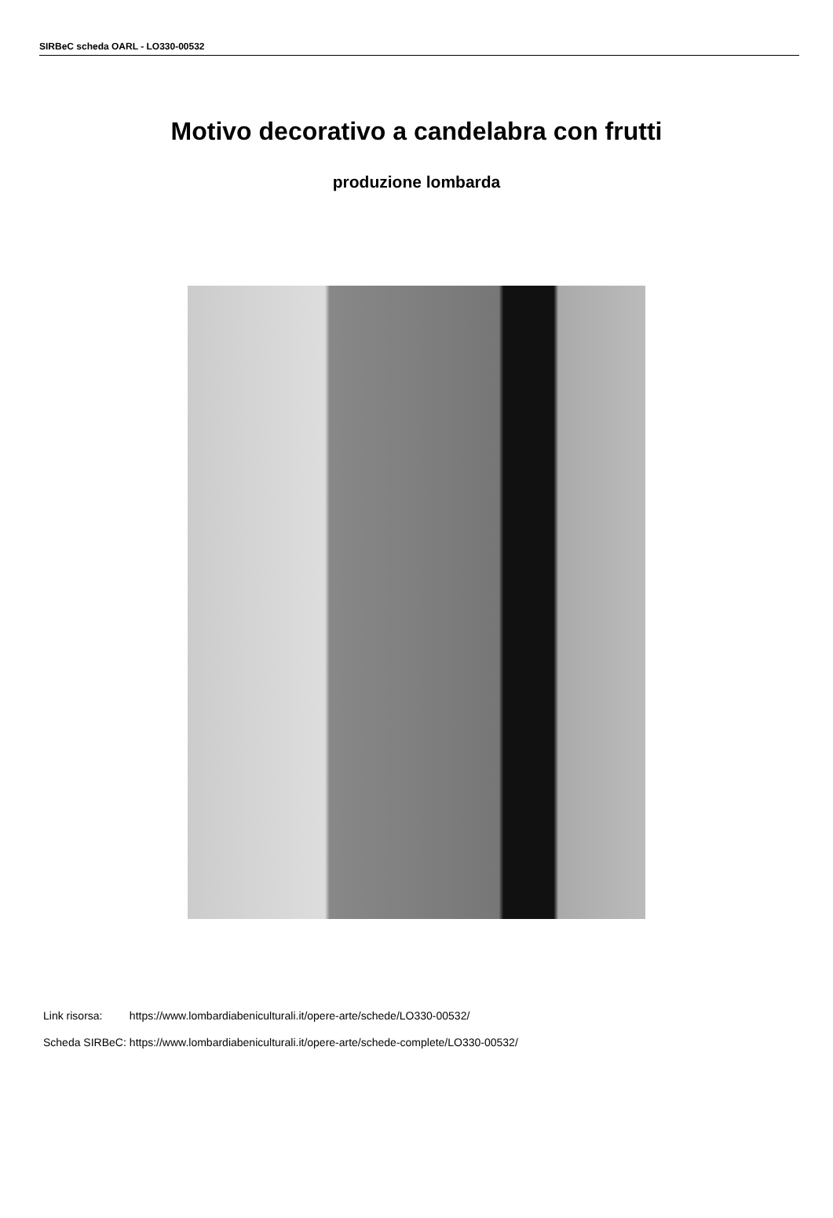SIRBeC scheda OARL - LO330-00532
Motivo decorativo a candelabra con frutti
produzione lombarda
| Link risorsa: | https://www.lombardiabeniculturali.it/opere-arte/schede/LO330-00532/ |
| Scheda SIRBeC: | https://www.lombardiabeniculturali.it/opere-arte/schede-complete/LO330-00532/ |